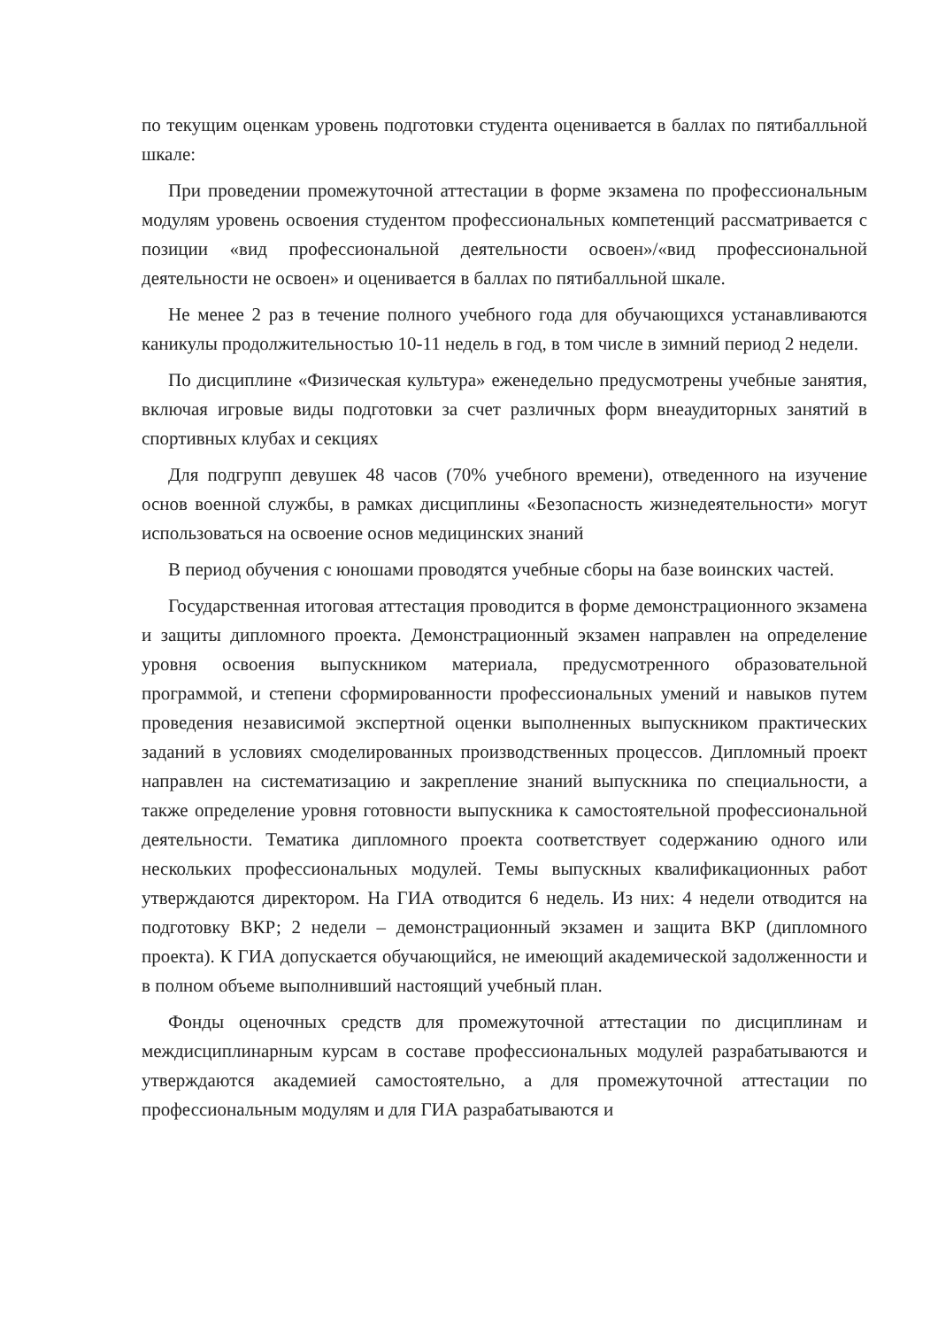по текущим оценкам уровень подготовки студента оценивается в баллах по пятибалльной шкале:
При проведении промежуточной аттестации в форме экзамена по профессиональным модулям уровень освоения студентом профессиональных компетенций рассматривается с позиции «вид профессиональной деятельности освоен»/«вид профессиональной деятельности не освоен» и оценивается в баллах по пятибалльной шкале.
Не менее 2 раз в течение полного учебного года для обучающихся устанавливаются каникулы продолжительностью 10-11 недель в год, в том числе в зимний период 2 недели.
По дисциплине «Физическая культура» еженедельно предусмотрены учебные занятия, включая игровые виды подготовки за счет различных форм внеаудиторных занятий в спортивных клубах и секциях
Для подгрупп девушек 48 часов (70% учебного времени), отведенного на изучение основ военной службы, в рамках дисциплины «Безопасность жизнедеятельности» могут использоваться на освоение основ медицинских знаний
В период обучения с юношами проводятся учебные сборы на базе воинских частей.
Государственная итоговая аттестация проводится в форме демонстрационного экзамена и защиты дипломного проекта. Демонстрационный экзамен направлен на определение уровня освоения выпускником материала, предусмотренного образовательной программой, и степени сформированности профессиональных умений и навыков путем проведения независимой экспертной оценки выполненных выпускником практических заданий в условиях смоделированных производственных процессов. Дипломный проект направлен на систематизацию и закрепление знаний выпускника по специальности, а также определение уровня готовности выпускника к самостоятельной профессиональной деятельности. Тематика дипломного проекта соответствует содержанию одного или нескольких профессиональных модулей. Темы выпускных квалификационных работ утверждаются директором. На ГИА отводится 6 недель. Из них: 4 недели отводится на подготовку ВКР; 2 недели – демонстрационный экзамен и защита ВКР (дипломного проекта). К ГИА допускается обучающийся, не имеющий академической задолженности и в полном объеме выполнивший настоящий учебный план.
Фонды оценочных средств для промежуточной аттестации по дисциплинам и междисциплинарным курсам в составе профессиональных модулей разрабатываются и утверждаются академией самостоятельно, а для промежуточной аттестации по профессиональным модулям и для ГИА разрабатываются и